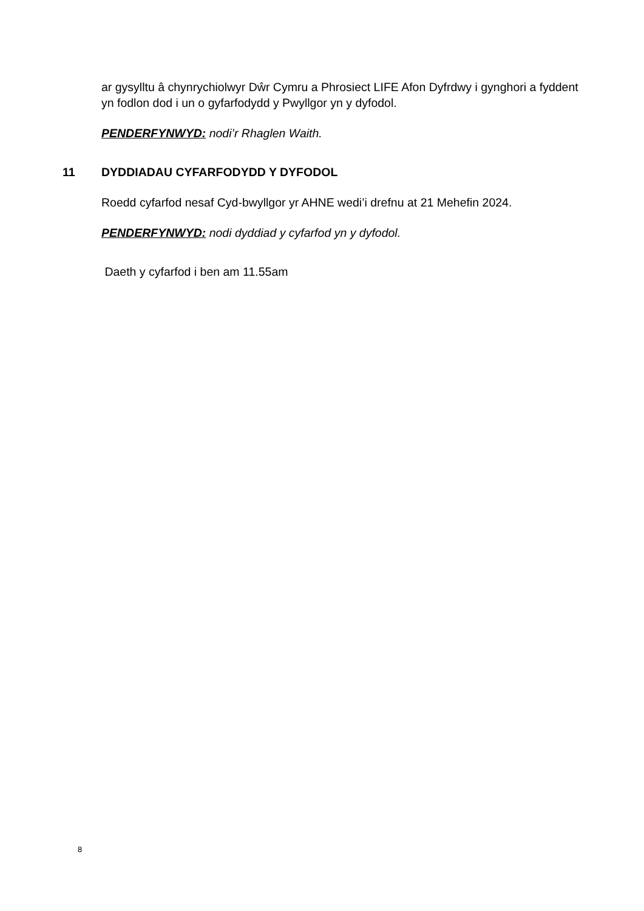ar gysylltu â chynrychiolwyr Dŵr Cymru a Phrosiect LIFE Afon Dyfrdwy i gynghori a fyddent yn fodlon dod i un o gyfarfodydd y Pwyllgor yn y dyfodol.
PENDERFYNWYD: nodi’r Rhaglen Waith.
11 DYDDIADAU CYFARFODYDD Y DYFODOL
Roedd cyfarfod nesaf Cyd-bwyllgor yr AHNE wedi’i drefnu at 21 Mehefin 2024.
PENDERFYNWYD: nodi dyddiad y cyfarfod yn y dyfodol.
Daeth y cyfarfod i ben am 11.55am
8